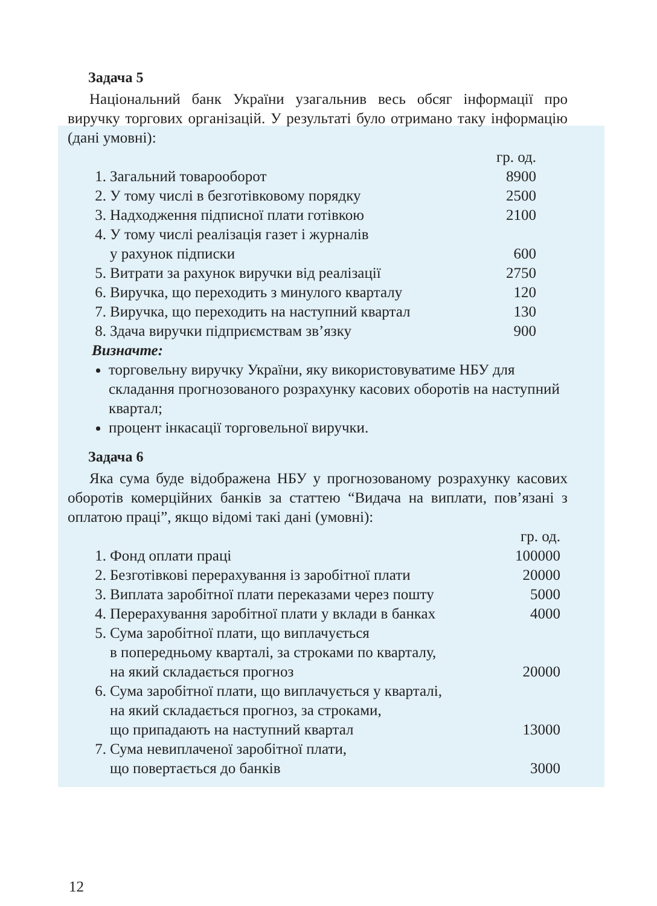Задача 5
Національний банк України узагальнив весь обсяг інформації про виручку торгових організацій. У результаті було отримано таку інформацію (дані умовні):
| | | гр. од. |
| 1. | Загальний товарооборот | 8900 |
| 2. | У тому числі в безготівковому порядку | 2500 |
| 3. | Надходження підписної плати готівкою | 2100 |
| 4. | У тому числі реалізація газет і журналів у рахунок підписки | 600 |
| 5. | Витрати за рахунок виручки від реалізації | 2750 |
| 6. | Виручка, що переходить з минулого кварталу | 120 |
| 7. | Виручка, що переходить на наступний квартал | 130 |
| 8. | Здача виручки підприємствам зв’язку | 900 |
Визначте:
торговельну виручку України, яку використовуватиме НБУ для складання прогнозованого розрахунку касових оборотів на наступний квартал;
процент інкасації торговельної виручки.
Задача 6
Яка сума буде відображена НБУ у прогнозованому розрахунку касових оборотів комерційних банків за статтею “Видача на виплати, пов’язані з оплатою праці”, якщо відомі такі дані (умовні):
| | | гр. од. |
| 1. | Фонд оплати праці | 100000 |
| 2. | Безготівкові перерахування із заробітної плати | 20000 |
| 3. | Виплата заробітної плати переказами через пошту | 5000 |
| 4. | Перерахування заробітної плати у вклади в банках | 4000 |
| 5. | Сума заробітної плати, що виплачується в попередньому кварталі, за строками по кварталу, на який складається прогноз | 20000 |
| 6. | Сума заробітної плати, що виплачується у кварталі, на який складається прогноз, за строками, що припадають на наступний квартал | 13000 |
| 7. | Сума невиплаченої заробітної плати, що повертається до банків | 3000 |
12